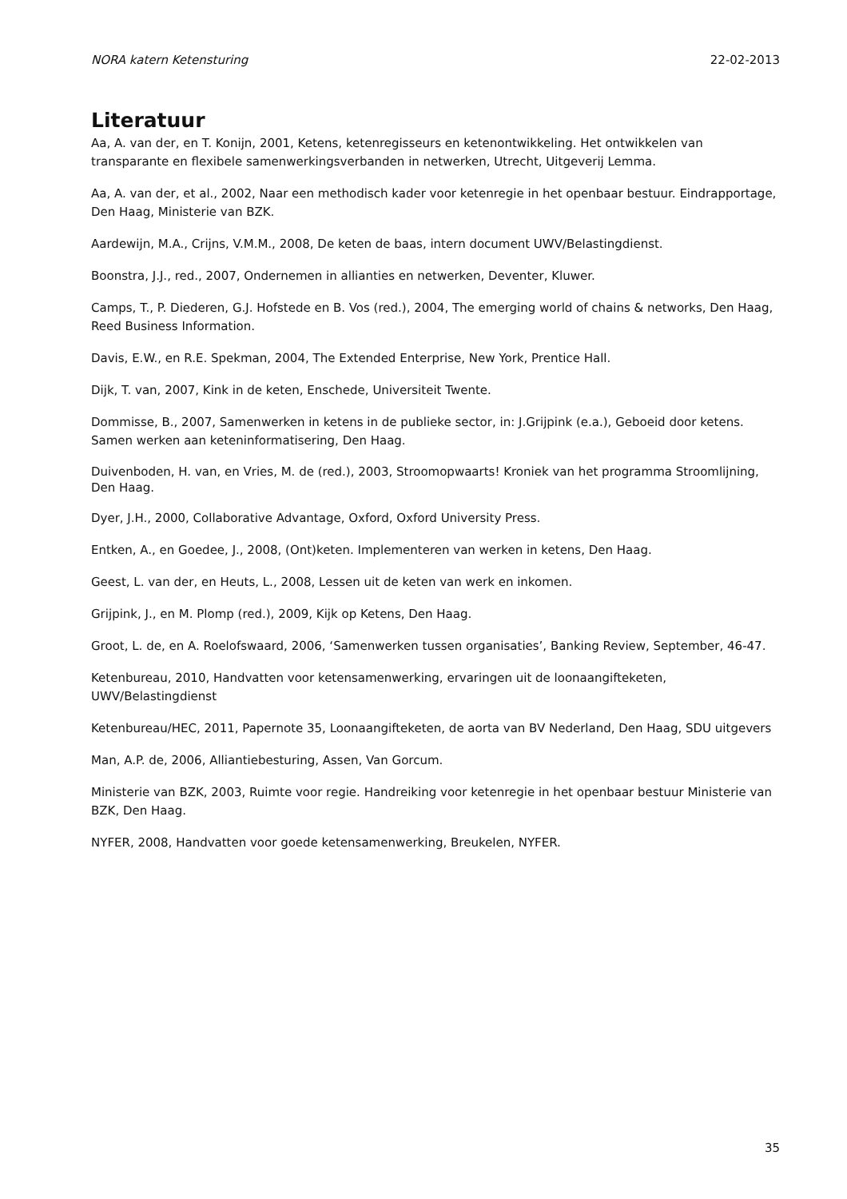NORA katern Ketensturing 22-02-2013
Literatuur
Aa, A. van der, en T. Konijn, 2001, Ketens, ketenregisseurs en ketenontwikkeling. Het ontwikkelen van transparante en flexibele samenwerkingsverbanden in netwerken, Utrecht, Uitgeverij Lemma.
Aa, A. van der, et al., 2002, Naar een methodisch kader voor ketenregie in het openbaar bestuur. Eindrapportage, Den Haag, Ministerie van BZK.
Aardewijn, M.A., Crijns, V.M.M., 2008, De keten de baas, intern document UWV/Belastingdienst.
Boonstra, J.J., red., 2007, Ondernemen in allianties en netwerken, Deventer, Kluwer.
Camps, T., P. Diederen, G.J. Hofstede en B. Vos (red.), 2004, The emerging world of chains & networks, Den Haag, Reed Business Information.
Davis, E.W., en R.E. Spekman, 2004, The Extended Enterprise, New York, Prentice Hall.
Dijk, T. van, 2007, Kink in de keten, Enschede, Universiteit Twente.
Dommisse, B., 2007, Samenwerken in ketens in de publieke sector, in: J.Grijpink (e.a.), Geboeid door ketens. Samen werken aan keteninformatisering, Den Haag.
Duivenboden, H. van, en Vries, M. de (red.), 2003, Stroomopwaarts! Kroniek van het programma Stroomlijning, Den Haag.
Dyer, J.H., 2000, Collaborative Advantage, Oxford, Oxford University Press.
Entken, A., en Goedee, J., 2008, (Ont)keten. Implementeren van werken in ketens, Den Haag.
Geest, L. van der, en Heuts, L., 2008, Lessen uit de keten van werk en inkomen.
Grijpink, J., en M. Plomp (red.), 2009, Kijk op Ketens, Den Haag.
Groot, L. de, en A. Roelofswaard, 2006, ‘Samenwerken tussen organisaties’, Banking Review, September, 46-47.
Ketenbureau, 2010, Handvatten voor ketensamenwerking, ervaringen uit de loonaangifteketen, UWV/Belastingdienst
Ketenbureau/HEC, 2011, Papernote 35, Loonaangifteketen, de aorta van BV Nederland, Den Haag, SDU uitgevers
Man, A.P. de, 2006, Alliantiebesturing, Assen, Van Gorcum.
Ministerie van BZK, 2003, Ruimte voor regie. Handreiking voor ketenregie in het openbaar bestuur Ministerie van BZK, Den Haag.
NYFER, 2008, Handvatten voor goede ketensamenwerking, Breukelen, NYFER.
35